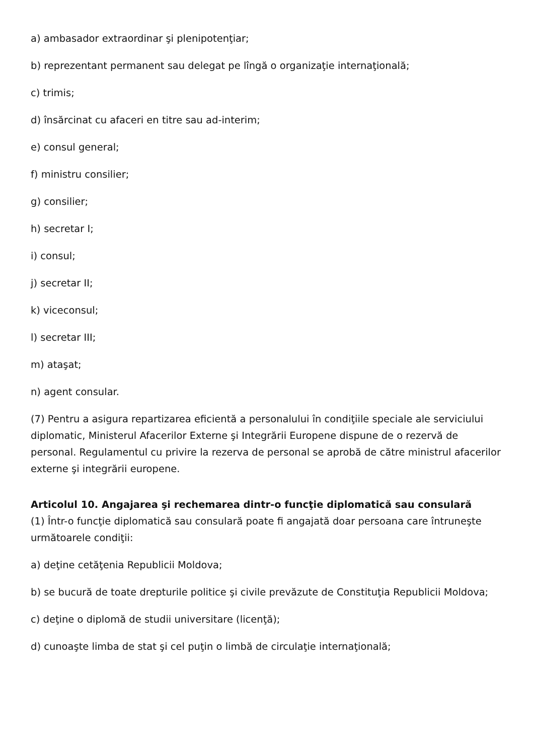a) ambasador extraordinar şi plenipotenţiar;
b) reprezentant permanent sau delegat pe lîngă o organizaţie internaţională;
c) trimis;
d) însărcinat cu afaceri en titre sau ad-interim;
e) consul general;
f) ministru consilier;
g) consilier;
h) secretar I;
i) consul;
j) secretar II;
k) viceconsul;
l) secretar III;
m) ataşat;
n) agent consular.
(7) Pentru a asigura repartizarea eficientă a personalului în condiţiile speciale ale serviciului diplomatic, Ministerul Afacerilor Externe şi Integrării Europene dispune de o rezervă de personal. Regulamentul cu privire la rezerva de personal se aprobă de către ministrul afacerilor externe şi integrării europene.
Articolul 10. Angajarea şi rechemarea dintr-o funcţie diplomatică sau consulară
(1) Într-o funcţie diplomatică sau consulară poate fi angajată doar persoana care întruneşte următoarele condiţii:
a) deţine cetăţenia Republicii Moldova;
b) se bucură de toate drepturile politice şi civile prevăzute de Constituţia Republicii Moldova;
c) deţine o diplomă de studii universitare (licenţă);
d) cunoaşte limba de stat şi cel puţin o limbă de circulaţie internaţională;